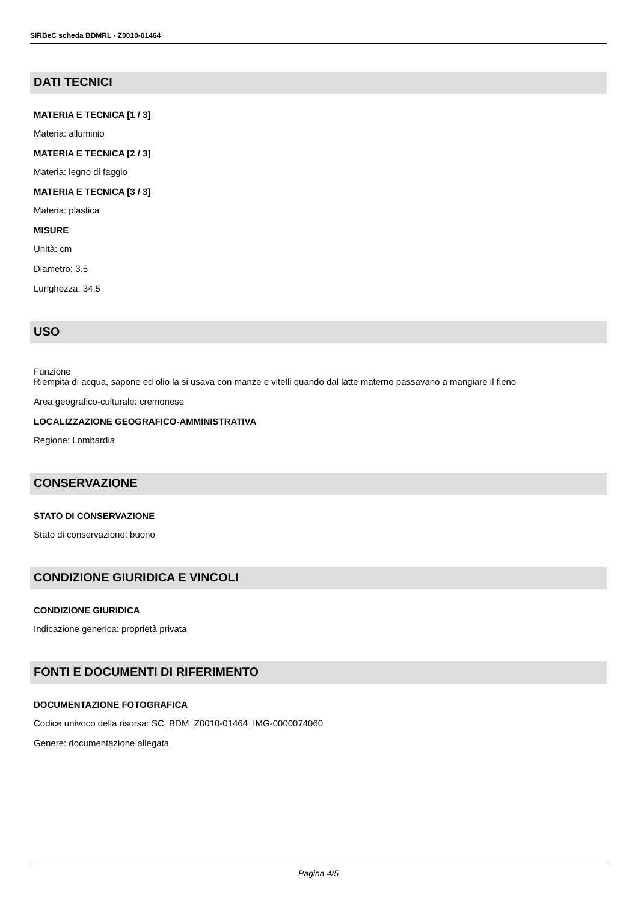SIRBeC scheda BDMRL - Z0010-01464
DATI TECNICI
MATERIA E TECNICA [1 / 3]
Materia: alluminio
MATERIA E TECNICA [2 / 3]
Materia: legno di faggio
MATERIA E TECNICA [3 / 3]
Materia: plastica
MISURE
Unità: cm
Diametro: 3.5
Lunghezza: 34.5
USO
Funzione
Riempita di acqua, sapone ed olio la si usava con manze e vitelli quando dal latte materno passavano a mangiare il fieno
Area geografico-culturale: cremonese
LOCALIZZAZIONE GEOGRAFICO-AMMINISTRATIVA
Regione: Lombardia
CONSERVAZIONE
STATO DI CONSERVAZIONE
Stato di conservazione: buono
CONDIZIONE GIURIDICA E VINCOLI
CONDIZIONE GIURIDICA
Indicazione generica: proprietà privata
FONTI E DOCUMENTI DI RIFERIMENTO
DOCUMENTAZIONE FOTOGRAFICA
Codice univoco della risorsa: SC_BDM_Z0010-01464_IMG-0000074060
Genere: documentazione allegata
Pagina 4/5